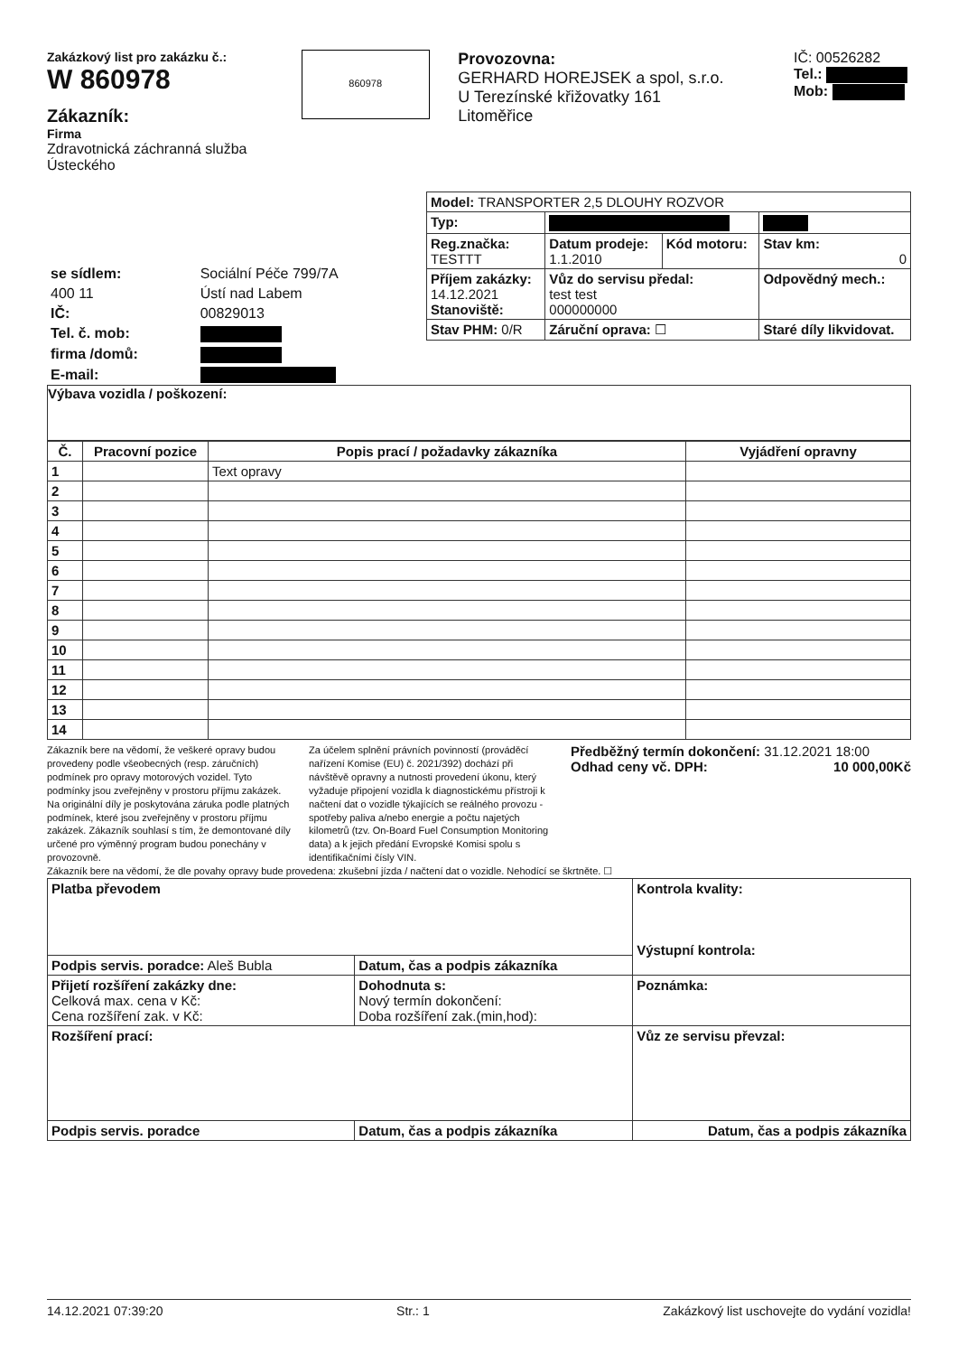Zakázkový list pro zakázku č.:
W 860978
Zákazník:
Firma
Zdravotnická záchranná služba Ústeckého
860978
Provozovna:
GERHARD HOREJSEK a spol, s.r.o.
U Terezínské křižovatky 161
Litoměřice
IČ: 00526282
Tel.:
Mob:
| se sídlem: | Sociální Péče 799/7A |
| 400 11 | Ústí nad Labem |
| IČ: | 00829013 |
| Tel. č. mob: | |
| firma /domů: | |
| E-mail: | |
| Model: TRANSPORTER 2,5 DLOUHY ROZVOR | | | |
| Typ: | | | |
| Reg.značka: TESTTT | Datum prodeje: 1.1.2010 | Kód motoru: | Stav km: 0 |
| Příjem zakázky: 14.12.2021 Stanoviště: | Vůz do servisu předal: test test 000000000 | | Odpovědný mech.: |
| Stav PHM: 0/R | Záruční oprava: ☐ | | Staré díly likvidovat. |
Výbava vozidla / poškození:
| Č. | Pracovní pozice | Popis prací / požadavky zákazníka | Vyjádření opravny |
| --- | --- | --- | --- |
| 1 | | Text opravy | |
| 2 | | | |
| 3 | | | |
| 4 | | | |
| 5 | | | |
| 6 | | | |
| 7 | | | |
| 8 | | | |
| 9 | | | |
| 10 | | | |
| 11 | | | |
| 12 | | | |
| 13 | | | |
| 14 | | | |
Zákazník bere na vědomí, že veškeré opravy budou provedeny podle všeobecných (resp. záručních) podmínek pro opravy motorových vozidel. Tyto podmínky jsou zveřejněny v prostoru příjmu zakázek. Na originální díly je poskytována záruka podle platných podmínek, které jsou zveřejněny v prostoru příjmu zakázek. Zákazník souhlasí s tím, že demontované díly určené pro výměnný program budou ponechány v provozovně.
Za účelem splnění právních povinností (prováděcí nařízení Komise (EU) č. 2021/392) dochází při návštěvě opravny a nutnosti provedení úkonu, který vyžaduje připojení vozidla k diagnostickému přístroji k načtení dat o vozidle týkajících se reálného provozu - spotřeby paliva a/nebo energie a počtu najetých kilometrů (tzv. On-Board Fuel Consumption Monitoring data) a k jejich předání Evropské Komisi spolu s identifikačními čísly VIN.
Předběžný termín dokončení: 31.12.2021 18:00
Odhad ceny vč. DPH: 10 000,00Kč
Zákazník bere na vědomí, že dle povahy opravy bude provedena: zkušební jízda / načtení dat o vozidle. Nehodící se škrtněte. ☐
| Platba převodem | | Kontrola kvality: Výstupní kontrola: |
| Podpis servis. poradce: Aleš Bubla | Datum, čas a podpis zákazníka | |
| Přijetí rozšíření zakázky dne: Celková max. cena v Kč: Cena rozšíření zak. v Kč: | Dohodnuta s: Nový termín dokončení: Doba rozšíření zak.(min,hod): | Poznámka: |
| Rozšíření prací: | | Vůz ze servisu převzal: |
| Podpis servis. poradce | Datum, čas a podpis zákazníka | Datum, čas a podpis zákazníka |
14.12.2021 07:39:20 Str.: 1 Zakázkový list uschovejte do vydání vozidla!